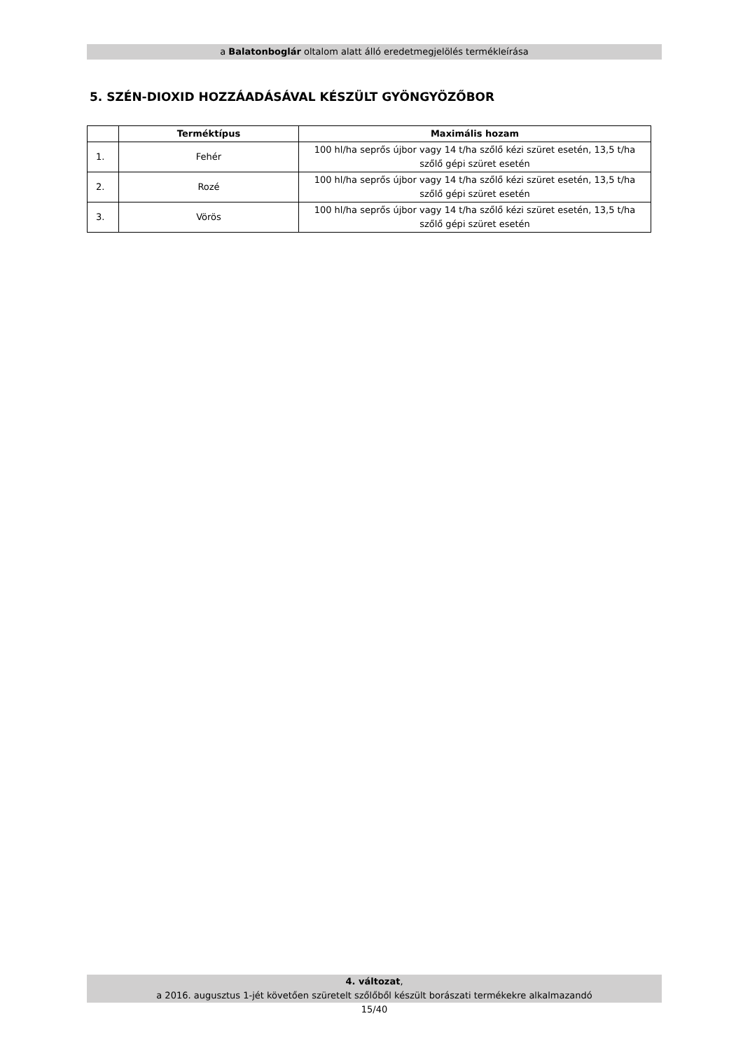a Balatonboglár oltalom alatt álló eredetmegjelölés termékleírása
5. SZÉN-DIOXID HOZZÁADÁSÁVAL KÉSZÜLT GYÖNGYÖZŐBOR
| | Terméktípus | Maximális hozam |
| --- | --- | --- |
| 1. | Fehér | 100 hl/ha seprős újbor vagy 14 t/ha szőlő kézi szüret esetén, 13,5 t/ha szőlő gépi szüret esetén |
| 2. | Rozé | 100 hl/ha seprős újbor vagy 14 t/ha szőlő kézi szüret esetén, 13,5 t/ha szőlő gépi szüret esetén |
| 3. | Vörös | 100 hl/ha seprős újbor vagy 14 t/ha szőlő kézi szüret esetén, 13,5 t/ha szőlő gépi szüret esetén |
4. változat,
a 2016. augusztus 1-jét követően szüretelt szőlőből készült borászati termékekre alkalmazandó
15/40